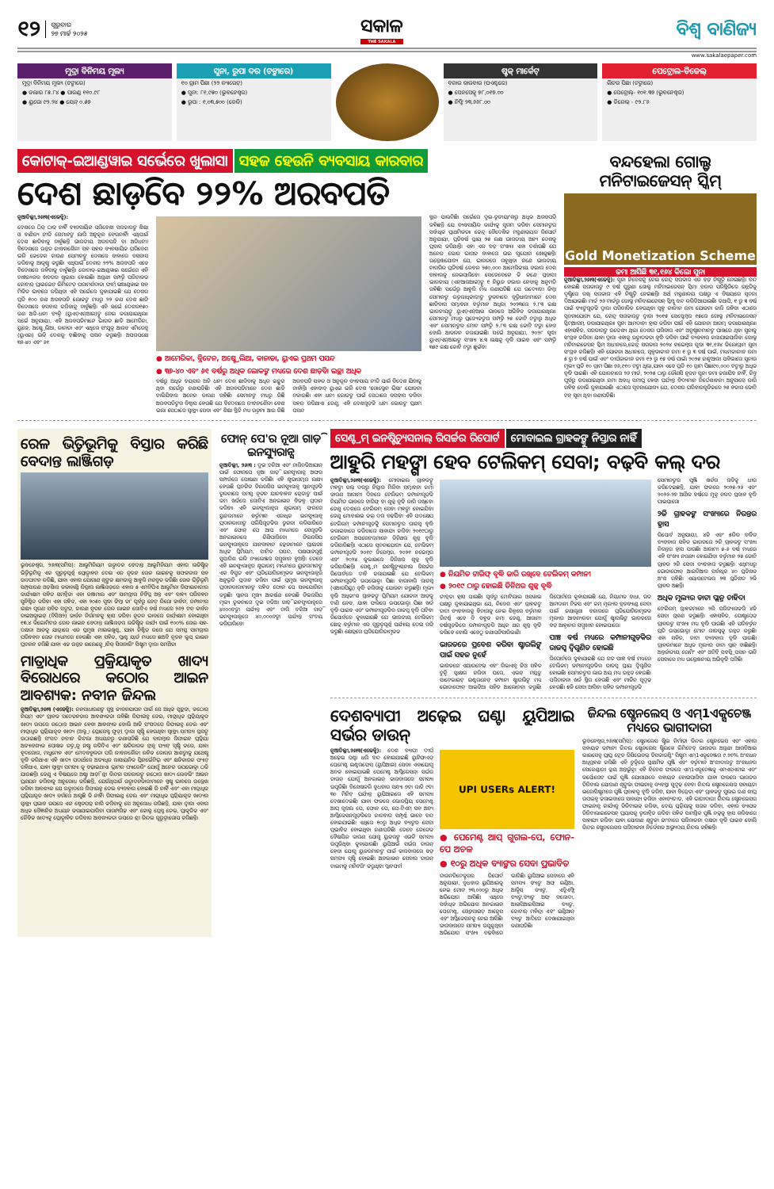୧୨ ଗୁରୁବାର
୨୭ ମାର୍ଚ୍ଚ ୨୦୨୫
ସକାଳ
THE SAKALA
ବିଶ୍ୱ ବାଣିଜ୍ୟ
www.sakalaepaper.com
ମୁଦ୍ରା ବିନିମୟ ମୂଲ୍ୟ
ମୁଦ୍ରା ବିନିମୟ ମୂଲ୍ୟ (ଟଙ୍କାରେ)
● ଡଲାର ୮୫.୮୪ ● ପାଉଣ୍ଡ ୧୧୦.୯୮
● ୟୁରୋ ୯୨.୨୪ ● ୟେନ୍ ୦.୫୭
ସୁନା, ରୁପା ଦର (ଟଙ୍କାରେ)
୧୦ ଗ୍ରାମ ପିଛା (୨୨ କ୍ୟାରେଟ୍)
● ସୁନା: ୮୧,୯୫୦ (ଭୁବନେଶ୍ୱର)
● ରୁପା : ୧,୦୩,୫୦୦ (କେଜି)
ଷ୍ଟକ୍ ମାର୍କେଟ୍
ବଜାର କାରବାର (ପଏଣ୍ଟରେ)
● ସେନସେକ୍ସ ୭୮,୦୧୭.୦୦
● ନିଫ୍ଟି ୨୩,୬୬୮.୦୦
ପେଟ୍ରୋଲ-ଡିଜେଲ୍
ଲିଟର ପିଛା (ଟଙ୍କାରେ)
● ପେଟ୍ରୋଲ୍- ୧୦୧.୩୭ (ଭୁବନେଶ୍ୱର)
● ଡିଜେଲ୍ - ୯୨.୮୬
କୋଟାକ୍-ଇଆଣ୍ଡୱାଇ ସର୍ଭେରେ ଖୁଲାସା ସହଜ ହେଉନି ବ୍ୟବସାୟ କାରବାର
ଦେଶ ଛାଡ଼ିବେ ୨୨% ଅରବପତି
ନୂଆଦିଲ୍ଲୀ,୨୬।୩(ଏଜେନ୍ସି):
ଦେଶରେ ଠିକ୍ ଠାକ୍ ନାହିଁ ବ୍ୟବସାୟିକ ପରିବେଶ। ସରକାରଙ୍କ ଶିକ୍ଷା ଓ ବାଣିଜ୍ୟ ନୀତି ସେମାନଙ୍କ ଲାଗି ଅନୁକୂଳ ହେଉନାହିଁ। ଏଥିପାଇଁ ଦେଶ ଛାଡିବାକୁ ଚାହୁଁଛନ୍ତି ଭାରତୀୟ ଅରବପତି ବା ଅତିଧନୀ। ବିଦେଶରେ ଉନ୍ନତ ଜୀବନଶୈଳୀ ସହ ସହଜ ବ୍ୟବସାୟିକ ପରିବେଶ ଭଳି କେତେକ କାରଣ ସେମାନଙ୍କୁ ଦେଶରେ ବାହାରେ ବସବାସ କରିବାକୁ ଆକୃଷ୍ଟ କରୁଛି। ଏଥିପାଇଁ ଦେଶର ୨୨% ଅରବପତି ଏବେ ବିଦେଶରେ ରହିବାକୁ ଚାହୁଁଛନ୍ତି। କୋଟାକ୍-ଇଆଣ୍ଡୱାଇ ସର୍ଭେରେ ଏହି ଚାଞ୍ଚଲ୍ୟକର ଖବରର ଖୁଲାସା ହୋଇଛି। ଅଗ୍ରଣୀ ସମ୍ପତ୍ତି ପରିଚାଳକ କୋଟାକ୍ ପ୍ରାଇଭେଟ୍ ଲିମିଟେଡ୍ ପରାମର୍ଶଦାତା ଫାର୍ମ ଇଆଣ୍ଡୱାଇ ସହ ମିଳିତ ଭାବରେ କରିଥିବା ଏହି ସର୍ଭେରେ କୁହାଯାଇଛି ଯେ ଦେଶର ପ୍ରତି ୧୦୦ ଜଣ ଅରବପତି ଲୋକଙ୍କ ମଧ୍ୟରୁ ୨୨ ଜଣ ଦେଶ ଛାଡି ବିଦେଶରେ ବସବାସ କରିବାକୁ ଚାହୁଁଛନ୍ତି। ଏହି ସର୍ଭେ ଦେଶର୧୫୦ ଜଣ ଅତି-ଧନୀ ବ୍ୟକ୍ତି (ୟୁଏଚ୍ଏନ୍ଆଇ)ଙ୍କୁ ନେଇ କରାଯାଇଥିଲା। ସର୍ଭେ ଅନୁଯାୟୀ, ଏହି ଅରବପତିମାନେ ଭାରତ ଛାଡି ଆମେରିକା, ୟୁକେ, ଅଷ୍ଟ୍ରେଲିଆ, କାନାଡା ଏବଂ ଏଥିରେ ସଂଯୁକ୍ତ ଆରବ ଏମିରେଟ୍ସ (ୟୁଏଇ) ଭଳି ଦେଶକୁ ବାଛିବାକୁ ପସନ୍ଦ କରୁଛନ୍ତି। ଅପରପକ୍ଷେ ୩୬-୪୦ ଏବଂ ୬୧
● ଆମେରିକା, ବ୍ରିଟେନ, ଅଷ୍ଟ୍ରେଲିଆ, କାନାଡା, ୟୁଏଇ ପ୍ରଥମ ପସନ୍ଦ
● ୩୬-୪୦ ଏବଂ ୬୧ ବର୍ଷରୁ ଅଧିକ ଲୋକଙ୍କ ମଧ୍ୟରେ ଦେଶ ଛାଡ଼ିବା ଇଚ୍ଛା ଅଧିକ
ବର୍ଷରୁ ଅଧିକ ବୟସର ଅତି ଧନୀ ଦେଶ ଛାଡିବାକୁ ଅଧିକ ଇଚ୍ଛୁକ ଥିବା ସର୍ଭେରୁ ଜଣାପଡିଛି। ଏହି ଅରବପତିମାନେ ଦେଶ ଛାଡି ଚାଲିଯିବାର ଅନେକ କାରଣ ରହିଛି। ସେମାନଙ୍କ ମଧ୍ୟରୁ କିଛି ଅରବପତିଙ୍କର ବିଶ୍ୱାସ ହେଉଛି ଯେ ବିଦେଶରେ ଜୀବନଶୈଳୀ ବେଶ ଭଲ। ସେଠାରେ ସ୍ୱାସ୍ଥ୍ୟ ସେବା ଏବଂ ଶିକ୍ଷା ସ୍ଥିତି ମଧ୍ୟ ଉତ୍ତମ। ଆଉ କିଛି ଅରବପତି ସହଜ ଓ ଅନୁକୂଳ ବ୍ୟବସାୟ ନୀତି ପାଇଁ ବିଦେଶ ଯିବାକୁ ଚାହାଁନ୍ତି। ଏହାବାଦ୍ ୟୁଏଇ ଭଳି ଦେଶ 'ଗୋଲ୍ଡେନ ଭିସା' ଯୋଜନା ଚଳାଉଛି। ଏହା ଧନୀ ଲୋକଙ୍କ ପାଇଁ ସେଠାରେ ବସବାସ କରିବା ସହଜ କରିଥାଏ। ତେଣୁ, ଏହି ଦେଶଗୁଡ଼ିକ ଧନୀ ଲୋକଙ୍କ ପ୍ରଥମ ପସନ୍ଦ
ସ୍ଥଳ ପାଲଟିଛି। ସର୍ଭେରେ ଦୁଇ-ତୃତୀୟାଂଶରୁ ଅଧିକ ଅରବପତି କହିଛନ୍ତି ଯେ ବ୍ୟବସାୟିକ କାର୍ଯ୍ୟକୁ ସୁଗମ କରିବା ସେମାନଙ୍କର ସର୍ବାଧିକ ପ୍ରାଥମିକତା। କେନ୍ଦ୍ର ବୈଦେଶିକ ମନ୍ତ୍ରଣାଳୟର ରିପୋର୍ଟ ଅନୁଯାୟୀ, ପ୍ରତିବର୍ଷ ପ୍ରାୟ ୨୫ ଲକ୍ଷ ଭାରତୀୟ ଅନ୍ୟ ଦେଶକୁ ପ୍ରବାସ କରିଥାନ୍ତି। ଏହା ଏକ ବଡ଼ ସଂଖ୍ୟା। ଏହା ଦର୍ଶାଉଛି ଯେ ଅନେକ ଲୋକ ଭାରତ ବାହାରେ ଭଲ ସୁଯୋଗ ଖୋଜୁଛନ୍ତି। ଉଲ୍ଲେଖଯୋଗ୍ୟ ଯେ, ଭାରତରେ ରହୁଥିବା ଜଣେ ଭାରତୀୟ ନାଗରିକ ପ୍ରତିବର୍ଷ କେବଳ ୨୫୦,୦୦୦ ଆମେରିକୀୟ ଡଲାର ଦେଶ ବାହାରକୁ ନେଇପାରିବେ। ସେତେବେଳେ କି ଜଣେ ପ୍ରବାସୀ ଭାରତୀୟ (ଏନ୍ଆରଆଇ)ଙ୍କୁ ୧ ନିୟୁତ ଡଲାର ନେବାକୁ ଅନୁମତି ରହିଛି। ସର୍ଭେରୁ ଆହୁରି ମଧ୍ୟ ଜଣାପଡିଛି ଯେ ଉଦ୍ୟୋଗୀ କିମ୍ବା ସେମାନଙ୍କ ଉତ୍ତରାଧିକାରୀଙ୍କ ତୁଳନାରେ ବୃତ୍ତିଧାରୀମାନେ ଦେଶ ଛାଡିବାର ସମ୍ଭାବନା ବର୍ତ୍ତମାନ ଅଧିକ। ୨୦୨୩ରେ ୨.୮୩ ଲକ୍ଷ ଭାରତୀୟଙ୍କୁ ୟୁଏଚ୍ଏନ୍ଆଇ ଭାବରେ ଅଭିହିତ କରାଯାଇଥିଲା। ସେମାନଙ୍କ ମଧ୍ୟରୁ ପ୍ରତ୍ୟେକଙ୍କର ସମ୍ପତ୍ତି ୨୫ କୋଟି ଟଙ୍କାରୁ ଅଧିକ ଏବଂ ସେମାନଙ୍କର ମୋଟ ସମ୍ପତ୍ତି ୨.୮୩ ଲକ୍ଷ କୋଟି ଟଙ୍କା ହେବ ବୋଲି ଆକଳନ କରାଯାଇଛି। ସର୍ଭେ ଅନୁଯାୟୀ, ୨୦୨୮ ସୁଦ୍ଧା ୟୁଏଚ୍ଏନ୍ଆଇଙ୍କ ସଂଖ୍ୟା ୪.୩ ଲକ୍ଷକୁ ବୃଦ୍ଧି ପାଇବ ଏବଂ ସମ୍ପତ୍ତି ୩୫୯ ଲକ୍ଷ କୋଟି ଟଙ୍କା ଛୁଇଁବ।
ବନ୍ଦହେଲା ଗୋଲ୍ଡ ମନିଟାଇଜେସନ୍ ସ୍କିମ୍
Gold Monetization Scheme
ଜମା ଆସିଛି ୩୧,୧୬୪ କିଲୋ ସୁନା
ନୂଆଦିଲ୍ଲୀ,୨୬।୩(ଏଜେନ୍ସି): ସୁନା ନିବେଶକୁ ନେଇ କେନ୍ଦ୍ର ସରକାର ଏକ ବଡ଼ ନିଷ୍ପତ୍ତି ନେଇଛନ୍ତି। ବନ୍ଦ ହୋଇଛି ସରକାରଙ୍କ ୯ ବର୍ଷ ପୁରୁଣା ଗୋଲ୍ଡ ମନିଟାଇଜେସନ୍ ସ୍କିମ୍। ବଜାର ପରିସ୍ଥିତିରେ ଉନ୍ନତିକୁ ଦୃଷ୍ଟିରେ ରଖି ସରକାର ଏହି ନିଷ୍ପତ୍ତି ନେଇଛନ୍ତି। ଅର୍ଥ ମନ୍ତ୍ରଣାଳୟ ପକ୍ଷରୁ ଏ ବିଷୟରେ ସୂଚନା ଦିଆଯାଇଛି। ମାର୍ଚ୍ଚ ୨୬ ମାର୍ଚ୍ଚରୁ ଗୋଲ୍ଡ ମନିଟାଇଜେସନ୍ ସ୍କିମ୍କୁ ବନ୍ଦ କରିଦିଆଯାଇଛି। ତଥାପି, ୧ ରୁ ୩ ବର୍ଷ ପାଇଁ ବ୍ୟାଙ୍କଗୁଡ଼ିକ ଦ୍ୱାରା ପରିଚାଳିତ ହେଉଥିବା ସ୍ୱଳ୍ପ କାଳୀନ ଜମା ଯୋଜନା ଜାରି ରହିବ। ଏଠାରେ ସୂଚନାଯୋଗ୍ୟ ଯେ, କେନ୍ଦ୍ର ସରକାରଙ୍କ ଦ୍ୱାରା ୨୦୧୫ ସେପ୍ଟେମ୍ବର ୧୫ରେ ଗୋଲ୍ଡ ମନିଟାଇଜେସନ୍ ସ୍କିମ୍ଆରମ୍ଭ କରାଯାଇଥିଲା। ସୁନା ଆମଦାନୀ ହ୍ରାସ କରିବା ପାଇଁ ଏହି ଯୋଜନା ଆରମ୍ଭ କରାଯାଇଥିଲା। ଏହାସହିତ, ସରକାରଙ୍କ ଉଦ୍ଦେଶ୍ୟ ଥିଲା ଦେଶର ପରିବାର ଏବଂ ଅନୁଷ୍ଠାନମାନଙ୍କ ପାଖରେ ଥିବା ସୁନାକୁ ସଂଗ୍ରହ କରିବା। ଯାହା ଦ୍ୱାରା ଏହାକୁ ଉତ୍ପାଦକତା ବୃଦ୍ଧି କରିବା ପାଇଁ ବ୍ୟବହାର କରାଯାଇପାରିବ। ଗୋଲ୍ଡ ମନିଟାଇଜେସନ୍ ସ୍କିମ୍ ଅଧୀନରେ,କେନ୍ଦ୍ର ସରକାର ୨୦୨୪ ନଭେମ୍ବର ସୁଦ୍ଧା ୩୧,୧୬୪ କିଲୋଗ୍ରାମ ସୁନା ସଂଗ୍ରହ କରିଛନ୍ତି। ଏହି ଯୋଜନା ଅଧୀନରେ, ସ୍ୱଳ୍ପକାଳୀନ ଜମା ୧ ରୁ ୩ ବର୍ଷ ପାଇଁ, ମଧ୍ୟମକାଳୀନ ଜମା ୫ ରୁ ୭ ବର୍ଷ ପାଇଁ ଏବଂ ଦୀର୍ଘକାଳୀନ ଜମା ୧୨ ରୁ ୧୫ ବର୍ଷ ପାଇଁ। ୨୦୨୫ ଜାନୁଆରୀ ପହିଲାରେ ସୁନାର ମୂଲ୍ୟ ପ୍ରତି ୧୦ ଗ୍ରାମ ପିଛା ୭୬,୯୧୦ ଟଙ୍କା ଥିଲା,ଯାହା ଏବେ ପ୍ରତି ୧୦ ଗ୍ରାମ ପିଛା୯୦,୦୦୦ ଟଙ୍କାରୁ ଅଧିକ ବୃଦ୍ଧି ପାଇଛି। ଏହି ଯୋଜନାରେ ୨୬ ମାର୍ଚ୍ଚ, ୨୦୨୫ ଠାରୁ କୌଣସି ନୂତନ ସୁନା ଜମା କରାଯିବ ନାହିଁ, କିନ୍ତୁ ପୂର୍ବରୁ କରାଯାଇଥିବା ଜମା ଅବଧି ସମାପ୍ତ ହେବା ପର୍ଯ୍ୟନ୍ତ ବିଦ୍ୟମାନ ନିର୍ଦ୍ଦେଶାବଳୀ ଅନୁସାରେ ଜାରି ରହିବ ବୋଲି କୁହାଯାଇଛି। ଏଠାରେ ସୂଚନାଯୋଗ୍ୟ ଯେ, ଦେଶର ପରିବାରଗୁଡିକରେ ୨୫ ହଜାର କୋଟି ଟନ୍ ସୁନା ଥିବା ଜଣାପଡିଛି।
ରେଳ ଭିତ୍ତିଭୂମିକୁ ବିସ୍ତାର କରିଛି ବେଦାନ୍ତ ଲାଞ୍ଜିଗଡ଼
ଭୁବନେଶ୍ୱର, ୨୬।୩(ସମିସ): ଆଲୁମିନିୟମ ଉତ୍ପାଦକ ବେଦାନ୍ତ ଆଲୁମିନିୟମ ଏହାର ଲଜିଷ୍ଟିକ୍ ଭିତ୍ତିଭୂମିକୁ ଏକ ଗୁରୁତ୍ୱପୂର୍ଣ୍ଣ ପ୍ରୋତ୍ସାହନ ଦେଇ ଏକ ନୂତନ ରେଳ ଲାଇନକୁ ସଫଳତାର ସହ ଉଦଘାଟନ କରିଛି, ଯାହା ଏହାର ଯୋଗାଣ ଶୃଙ୍ଖଳ କ୍ଷମତାକୁ ଆହୁରି ମଜବୁତ କରିଛି। ରେଳ ଭିତ୍ତିଭୂମି ସମ୍ପ୍ରସାରଣ ଓଡ଼ିଶାର କଳାହାଣ୍ଡି ଜିଲ୍ଲାର ଲାଞ୍ଜିଗଡ଼ରେ ଏହାର ୫ ଏମଟିପିଏ ଆଲୁମିନା ରିଫାଇନାରୀର କାର୍ଯ୍ୟକ୍ଷମ ସହିତ ସମନ୍ୱିତ। ଏହା କଞ୍ଚାମାଲ ଏବଂ ସାମଗ୍ରୀର ନିର୍ବିଘ୍ନ ଅନ୍ତ ଏବଂ ବାହ୍ୟ ପରିବହନ ସୁନିଶ୍ଚିତ କରିବ। ଏହା ସହିତ, ଏହା ୨୦୫୦ ସୁଦ୍ଧା କିମ୍ବା ତା' ପୂର୍ବରୁ ନେଟ୍ ଜିରୋ କାର୍ବନ, କମ୍ପାନୀର ଲକ୍ଷ୍ୟ ପୂରଣ ସହିତ ସଙ୍ଗତ, କାରଣ ନୂତନ ରେଳ ଲାଇନ ଗୋଟିଏ ବର୍ଷ ମଧ୍ୟରେ ୨୬୨ ଟନ୍ କାର୍ବନ ଡାଇଅକ୍ସାଇଡ୍ (ଟିସିଓ୨) କାର୍ବନ ନିର୍ଗମନକୁ ହ୍ରାସ କରିବ। ନୂତନ ଭାବରେ କାର୍ଯ୍ୟକ୍ଷମ ହୋଇଥିବା ୧୩.୪ କିଲୋମିଟର ରେଳ ଲାଇନ ବେଦାନ୍ତ ଲାଞ୍ଜିଗଡ଼ର ଲଜିଷ୍ଟିକ୍ କାର୍ଯ୍ୟ ପାଇଁ ୧୦୦% ରେଲ ସହ-ଦକ୍ଷତା ଆଡକୁ ଯାତ୍ରାରେ ଏକ ପ୍ରମୁଖ ମାଇଲଖୁଣ୍ଟ, ଯାହା ନିଶ୍ଚିତ କରେ ଯେ ସମସ୍ତ ସାମଗ୍ରୀର ପରିବହନ ରେଳ ମାଧ୍ୟମରେ ହେଉଛି। ଏହା ସହିତ, ପ୍ଲାଣ୍ଟ ୟାର୍ଡ ମଧ୍ୟରେ ଛଅଟି ନୂତନ ଲୁପ୍ ଲାଇନ ପ୍ରଚଳନ କରିଛି ଯାହା ଏକ ଉନ୍ନତ ଇଲେକ୍ଟ୍ରୋନିକ୍ ସିଗନାଲିଂ ସିଷ୍ଟମ ଦ୍ୱାରା ସମର୍ଥିତ।
ମାତ୍ରାଧିକ ପ୍ରକ୍ରିୟାକୃତ ଖାଦ୍ୟ ବିରୋଧରେ କଠୋର ଆଇନ ଆବଶ୍ୟକ: ନବୀନ ଜିନ୍ଦଲ
ନୂଆଦିଲ୍ଲୀ,୨୬।୩ (ଏଜେନ୍ସି): ଜନସାଧାରଣଙ୍କ ସୁସ୍ଥ ଜୀବନଯାପନ ପାଇଁ ସେ ଅଧିକ ସ୍ୱଚ୍ଛତା, କଠୋର ନିୟମ ଏବଂ ଗ୍ରାହକ ସଚେତନତାର ଆବଶ୍ୟକତା ରହିଛି। ରିଫାଇନ୍ଡ ତେଲ, ମାତ୍ରାଧିକ ପ୍ରକ୍ରିୟାକୃତ ଖାଦ୍ୟ ଉପରେ କଠୋର ଆଇନ ହେବା ଆବଶ୍ୟକ ବୋଲି ଆଜି ସଂସଦରେ ରିଫାଇନ୍ଡ ତେଲ ଏବଂ ମାତ୍ରାଧିକ ପ୍ରକ୍ରିୟାକୃତ ଖାଦ୍ୟ (ଅଲ୍ଟ୍ରା ପ୍ରୋସେସ୍ଡ ଫୁଡ୍) ଦ୍ୱାରା ସୃଷ୍ଟି ହେଉଥିବା ସ୍ୱାସ୍ଥ୍ୟ ସମସ୍ୟା ପ୍ରସଙ୍ଗ ଉଠାଇଛନ୍ତି ସଂସଦ ନବୀନ ଜିନ୍ଦଲ। ଅଧ୍ୟୟନରୁ ଜଣାପଡିଛି ଯେ ବାରମ୍ବାର ରିଫାଇନ ପ୍ରକ୍ରିୟା ଅତ୍ୟାବଶ୍ୟକ ପୋଷକ ତତ୍ତ୍ୱକୁ ନଷ୍ଟ କରିଦିଏ ଏବଂ କ୍ଷତିକାରକ ଟ୍ରାନ୍ସ ଫ୍ୟାଟ୍ ସୃଷ୍ଟି କରେ, ଯାହା ହୃଦରୋଗ, ମଧୁମେହ ଏବଂ ମେଦବହୁଳତା ପରି ଜୀବନଶୈଳୀ ଜନିତ ରୋଗର ଆଶଙ୍କାକୁ ଯଥେଷ୍ଟ ବୃଦ୍ଧି କରିଥାଏ। ଏହି ଖାଦ୍ୟ ପଦାର୍ଥରେ ଅତ୍ୟଧିକ ରାସାୟନିକ ପ୍ରିଜର୍ଭେଟିଭ୍ ଏବଂ କ୍ଷତିକାରକ ଫ୍ୟାଟ୍ ରହିଥାଏ, ଯାହା ସ୍ୱାସ୍ଥ୍ୟ ସମସ୍ୟା କୁ ବଢ଼ାଇଥାଏ। ଭ୍ରାମକ ପ୍ୟାକେଜିଂ ଯୋଗୁଁ ଅନେକ ଉପଭୋକ୍ତା ଠକି ଯାଉଛନ୍ତି। ତେଣୁ ଏ ବିଷୟରେ ଅଷ୍ଟା ଆଡ଼ି। ଶ୍ରୀ ଜିନ୍ଦଲ ସରକାରଙ୍କୁ କଠୋର ଖାଦ୍ୟ ଲେବଲିଂ ଆଇନ ପ୍ରଣୟନ କରିବାକୁ ଅନୁରୋଧ କରିଛନ୍ତି, ଯେଉଁଥିପାଇଁ ଉତ୍ପାଦନକାରୀମାନେ ସ୍ପଷ୍ଟ ଭାବରେ ଉଲ୍ଲେଖ କରିବା ଆବଶ୍ୟକ ଯେ ଉତ୍ପାଦରେ ରିଫାଇନ୍ଡ ତେଲ ବ୍ୟବହାର ହୋଇଛି କି ନାହିଁ ଏବଂ ଏହା ମାତ୍ରାଧିକ ପ୍ରକ୍ରିୟାକୃତ ଖାଦ୍ୟ ବର୍ଗରେ ଆସୁଛି କି ନାହିଁ। ରିଫାଇଣ୍ଡ ତେଲ ଏବଂ ମାତ୍ରାଧିକ ପ୍ରକ୍ରିୟାକୃତ ଖାଦ୍ୟର ସ୍ୱାସ୍ଥ୍ୟ ପ୍ରଭାବ ଉପରେ ଏକ ଶ୍ୱେତପତ୍ର ଜାରି କରିବାକୁ ସେ ଅନୁରୋଧ କରିଛନ୍ତି, ଯାହା ଦ୍ୱାରା ଏହାର ଅଧିକ ବୈଜ୍ଞାନିକ ଅଧ୍ୟୟନ କରାଯାଇପାରିବ। ପାରମ୍ପରିକ ଏବଂ କୋଲ୍ଡ ପ୍ରେସ୍ଡ ତେଲ, ପ୍ରାକୃତିକ ଏବଂ ଜୈବିକ ଖାଦ୍ୟକୁ ପ୍ରୋତ୍ସାହିତ କରିବାର ଆବଶ୍ୟକତା ଉପରେ ଶ୍ରୀ ଜିନ୍ଦଲ ଗୁରୁତ୍ୱାରୋପ କରିଛନ୍ତି।
ଫୋନ୍ ପେ'ର ନୂଆ ଗାଡ଼ି ଇନସ୍ୟୁରାନ୍ସ
ନୂଆଦିଲ୍ଲୀ, ୨୬।୩ : ଦୁଇ ଚକିଆ ଏବଂ ଚାରିଚକିଆଯାନ ପାଇଁ ଫୋନପେ ନୂଆ ଗାଡ଼ି ଇନସ୍ୟୁରାନ୍ସ ଅଫର ସମ୍ପର୍କରେ ଘୋଷଣା କରିଛି। ଏହି ଶୁଭାରମ୍ଭର ଲକ୍ଷ୍ୟ ହେଉଛି ପ୍ରଚଳିତ ଡିଲରସିପ ଇନସ୍ୟୁରାନ୍ସ ପ୍ଲାନଗୁଡ଼ିକ ତୁଳନାରେ ସମସ୍ତ ନୂତନ ଯାନବାହନ କ୍ରେତାଙ୍କ ପାଇଁ କମ ଖର୍ଚ୍ଚରେ ଗୋଟିଏ ଅନଲାଇନ ବିକଳ୍ପ ପ୍ରଦାନ କରିବା। ଏହି ଇନସ୍ୟୁରାନ୍ସର ଶୁଭାରମ୍ଭ ଫଳରେ ୟୁଜରମାନେ ବର୍ତ୍ତମାନ ଏକାଧିକ ଇନସ୍ୟୁରାନ୍ସ ପ୍ରଦାନକାରୀଙ୍କ ପଲିସିଗୁଡ଼ିକର ତୁଳନା କରିପାରିବେ ଏବଂ ଫୋନ୍ ପେ ଆପ ମାଧ୍ୟମରେ ସେଗୁଡ଼ିକ ଅନଲାଇନରେ କିଣିପାରିବେ। ଡିଲରସିପ ଇନସ୍ୟୁରାନ୍ସରେ ଯାନବାହାନ କ୍ରେତାମାନେ ପ୍ରାୟତଃ ଅଧିକ ପ୍ରିମିୟମ, ସୀମିତ ପସନ୍ଦ, ପକ୍ଷପାତପୂର୍ଣ୍ଣ ସୁପାରିଶ ଭଳି ଚ୍ୟାଲେଞ୍ଜର ସମ୍ମୁଖୀନ ହୁଅନ୍ତି। ତେବେ ଏହି ଇନସ୍ୟୁରାନ୍ସର ଶୁଭାରମ୍ଭ ମାଧ୍ୟମରେ ୟୁଜରମାନଙ୍କୁ ଏକ ବିସ୍ତୃତ ଏବଂ ପ୍ରତିଯୋଗିତାମୂଳକ ଇନସ୍ୟୁରାନ୍ସର ଅନୁଭୂତି ପ୍ରଦାନ କରିବା ପାଇଁ ପ୍ରମୁଖ ଇନସ୍ୟୁରାନ୍ସ ପ୍ରଦାନକାରୀମାନଙ୍କ ସହିତ ଫୋନ ପେ ସହଯୋଗିତା କରୁଛି। ପ୍ଲାନର ମୁଖ୍ୟ ଆକର୍ଷଣ ହେଉଛି ଡିଲରସିପ ମୂଲ୍ୟ ତୁଳନାରେ ଦୁଇ ଚକିଆ ଗାଡ଼ି ଇନସ୍ୟୁରାନ୍ସରେ ୪୦୦୦ଟଙ୍କା ପର୍ଯ୍ୟନ୍ତ ଏବଂ ଚାରି ଚକିଆ ଗାଡ଼ି ଇନସ୍ୟୁରାନ୍ସରେ ୪୦,୦୦୦ଟଙ୍କା ପର୍ଯ୍ୟନ୍ତ ସଂଚୟ କରିପାରିବେ।
ସେଣ୍ଟ୍ରମ୍ ଇନଷ୍ଟିଚ୍ୟୁସନାଲ୍ ରିସର୍ଚ୍ଚର ରିପୋର୍ଟ ମୋବାଇଲ ଗ୍ରାହକଙ୍କୁ ନିସ୍ତାର ନାହିଁ
ଆହୁରି ମହଙ୍ଗା ହେବ ଟେଲିକମ୍ ସେବା; ବଢ଼ିବ କଲ୍ ଦର
ନୂଆଦିଲ୍ଲୀ,୨୬।୩(ଏଜେନ୍ସି): ମୋବାଇଲ ଗ୍ରାହକଙ୍କୁ ମହଙ୍ଗା କଲ୍ ଦରରୁ ନିସ୍ତାର ମିଳିବା ସମ୍ଭାବନା କମ୍। କାରଣ ଆଗାମୀ ଦିନରେ ଟେଲିକମ୍ କମ୍ପାନୀଗୁଡ଼ିକ ନିୟମିତ ଭାବରେ ଟାରିଫ୍ ବା ଶୁଳ୍କ ବୃଦ୍ଧି ଜାରି ରଖିବେ। ତେଣୁ ଦେଶରେ ଟେଲିକମ୍ ସେବା ମହଙ୍ଗା ହୋଇଯିବ। ତେଣୁ ମୋବାଇଲ କଲ୍ ଦର ବଢ଼ିଯିବ। ଏହି ପଦକ୍ଷେପ ଟେଲିକମ୍ କମ୍ପାନୀଗୁଡ଼ିକୁ ସେମାନଙ୍କର ରାଜସ୍ୱ ବୃଦ୍ଧି କରାଇବାରେ କରିବାରେ ସାହାଯ୍ୟ କରିବ। ୨୦୧୯ଠାରୁ ଟେଲିକମ୍ ଅପରେଟରମାନେ ତିନିଥର ଶୁଳ୍କ ବୃଦ୍ଧି କରିସାରିଛନ୍ତି। ଏଠାରେ ସୂଚନାଯୋଗ୍ୟ ଯେ, ଟେଲିକମ୍ କମ୍ପାନୀଗୁଡ଼ିକ ୨୦୧୯ ଡିସେମ୍ବର, ୨୦୨୧ ନଭେମ୍ବର ଏବଂ ୨୦୨୪ ଜୁଲାଇରେ ତିନିଥର ଶୁଳ୍କ ବୃଦ୍ଧି କରିସାରିଛନ୍ତି। ସେଣ୍ଟ୍ରମ ଇନଷ୍ଟିଚ୍ୟୁସନାଲ ରିସର୍ଚ୍ଚର ରିପୋର୍ଟରେ ଦାବି କରାଯାଇଛି ଯେ ଟେଲିକମ୍ କମ୍ପାନୀଗୁଡ଼ିକ ଉପଭୋକ୍ତା ପିଛା ହାରାହାରି ରାଜସ୍ୱ (ଏଆରପିୟୁ) ବୃଦ୍ଧି କରିବାକୁ ଯୋଜନା କରୁଛନ୍ତି। ମୂଲ୍ୟ ବୃଦ୍ଧି ଅଧିକାଂଶ ଗ୍ରାହକଙ୍କୁ ପ୍ରିମିୟମ୍ ଯୋଜନା ଆଡ଼କୁ ଟାଣି ନେବ, ଯାହା ଫଳରେ ଉପଭୋକ୍ତା ପିଛା ଖର୍ଚ୍ଚ ବୃଦ୍ଧି ପାଇବ ଏବଂ କମ୍ପାନୀଗୁଡ଼ିକର ରାଜସ୍ୱ ବୃଦ୍ଧି ଘଟିବ। ରିପୋର୍ଟରେ କୁହାଯାଇଛି ଯେ ଭାରତୀୟ ଟେଲିକମ୍ କ୍ଷେତ୍ର ବର୍ତ୍ତମାନ ଏକ ଗୁରୁତ୍ୱପୂର୍ଣ୍ଣ ପର୍ଯ୍ୟାୟ ଦେଇ ଗତି କରୁଛି। କ୍ଷେତ୍ରରେ ପ୍ରତିଯୋଗିତାମୂଳକ
● ନିୟମିତ ଟାରିଫ୍ ବୃଦ୍ଧି ଜାରି ରଖିବେ ଟେଲିକମ୍ କମ୍ପାନୀ
● ୨୦୧୯ ଠାରୁ ହୋଇଛି ତିନିଥର ଶୁଳ୍କ ବୃଦ୍ଧି
ତୀବ୍ରତା ହ୍ରାସ ପାଇଛି। ପୂର୍ବରୁ ମୋଟିଲାଲ ଓସୱାଲ ପକ୍ଷରୁ କୁହାଯାଇଥିଲା ଯେ, ନିବେଶ ଏବଂ ଗ୍ରାହକଙ୍କ ଡାଟା ବ୍ୟବହାରକୁ ବିଚାରକୁ ନେଇ ଶିଳ୍ପରେ ବର୍ତ୍ତମାନ ରିଟର୍ଣ୍ଣ ଏବେ ବି ବହୁତ କମ୍। ତେଣୁ, ଆଗାମୀ ବର୍ଷଗୁଡ଼ିକରେ କମ୍ପାନୀଗୁଡ଼ିକ ଅଧିକ ଥର ଶୁଳ୍କ ବୃଦ୍ଧି କରିବେ ବୋଲି ଏବେଠୁ ଜଣାପଡିସାରିଲାଣି।
ଭାରତରେ ପ୍ରବେଶ କରିବା ଷ୍ଟାରଲିଙ୍କ୍ ପାଇଁ ସହଜ ନୁହେଁ
ଭାରତରେ ଏୟାରଟେଲ୍ ଏବଂ ରିଲାଏନ୍ସ ଜିଓ ସହିତ ଚୁକ୍ତି ସ୍ୱାକ୍ଷର କରିବା ପରେ, ଏଲନ୍ ମସ୍କଙ୍କ ସାଟେଲାଇଟ୍ ଇଣ୍ଟରନେଟ୍ କମ୍ପାନୀ ଷ୍ଟାରଲିଙ୍କ୍ ମଧ୍ୟ ଭୋଡାଫୋନ୍ ଆଇଡିଆ ସହିତ ଆଲୋଚନା କରୁଛି। ରିପୋର୍ଟରେ କୁହାଯାଇଛି ଯେ, ନିୟାମକ ବାଧା, ଉଚ୍ଚ ଆମଦାନୀ ଟିକସ ଏବଂ କମ୍ ମୂଲ୍ୟର ବ୍ରଡବ୍ୟାଣ୍ଡ ସେବା ପାଇଁ ଜଣାଶୁଣା ବଜାରରେ ପ୍ରତିଯୋଗିତାମୂଳକ ମୂଲ୍ୟର ଆବଶ୍ୟକତା ଯୋଗୁଁ ଷ୍ଟାରଲିଙ୍କ ଭାରତରେ ବଡ଼ ଆହ୍ୱାନର ସମ୍ମୁଖୀନ ହୋଇପାରେ।
ପାଞ୍ଚ ବର୍ଷ ମଧ୍ୟରେ କମ୍ପାନୀଗୁଡ଼ିକର ରାଜସ୍ୱ ଦ୍ୱିଗୁଣିତ ହୋଇଛି
ରିପୋର୍ଟରେ କୁହାଯାଇଛି ଯେ ଗତ ପାଞ୍ଚ ବର୍ଷ ମଧ୍ୟରେ ଟେଲିକମ୍ କମ୍ପାନୀଗୁଡ଼ିକର ରାଜସ୍ୱ ପ୍ରାୟ ଦ୍ୱିଗୁଣିତ ହୋଇଛି। ସେମାନଙ୍କର ଲାଭ ଅୟ ମଧ୍ୟ ଉନ୍ନତ ହେଉଛି। ପରିଚାଳନା ଖର୍ଚ୍ଚ ସ୍ଥିର ହେଉଛି ଏବଂ ମାର୍ଜିନ ସୁଦୃଢ଼ ହେଉଛି। ୫ଜି ସେବା ଆସିବା ସହିତ କମ୍ପାନୀଗୁଡ଼ିକ
ସେମାନଙ୍କର ପୁଞ୍ଜି ଖର୍ଚ୍ଚର ଗତିକୁ ଧୀର କରିଦେଇଛନ୍ତି, ଯାହା ଫଳରେ ୨୦୨୫-୨୬ ଏବଂ ୨୦୨୬-୨୭ ଆର୍ଥିକ ବର୍ଷରେ ମୁକ୍ତ ନଗଦ ପ୍ରବାହ ବୃଦ୍ଧି ପାଇପାରେ।
୨ଜି ଗ୍ରାହକଙ୍କ ସଂଖ୍ୟାରେ ନିରନ୍ତର ହ୍ରାସ
ରିପୋର୍ଟ ଅନୁଯାୟୀ, ୪ଜି ଏବଂ ୫ଜିର ବର୍ଦ୍ଧିତ ବ୍ୟବହାର ସହିତ ଭାରତରେ ୨ଜି ଗ୍ରାହକଙ୍କ ସଂଖ୍ୟା ନିରନ୍ତର ହ୍ରାସ ପାଉଛି। ଆଗାମୀ ୫-୬ ବର୍ଷ ମଧ୍ୟରେ ଏହି ସଂଖ୍ୟା ନଗଣ୍ୟ ହୋଇଯିବ। ବର୍ତ୍ତମାନ ୨୫ କୋଟି ଗ୍ରାହକ ୨ଜି ସେବା ବ୍ୟବହାର କରୁଛନ୍ତି। ଏଥିମଧ୍ୟରୁ ଭୋଡାଫୋନ୍ ଆଇଡିଆର ସର୍ବାଧିକ ୪୦ ପ୍ରତିଶତ ଅଂଶ ରହିଛି। ଏୟାରଟେଲର ୨୩ ପ୍ରତିଶତ ୨ଜି ଗ୍ରାହକ ଅଛନ୍ତି।
ଅଧିକ ମୂଲ୍ୟର ଡାଟା ପ୍ଲାନ୍ର ଚାହିଦା
ଟେଲିକମ୍ ଗ୍ରାହକମାନେ ୨ଜି ପରିତ୍ୟାଗକରି ୪ଜି ସେବା ଗ୍ରହଣ କରୁଛନ୍ତି। ଏହାସହିତ, ପୋଷ୍ଟପେଡ୍ ଗ୍ରାହକଙ୍କ ସଂଖ୍ୟା ମଧ୍ୟ ବୃଦ୍ଧି ପାଉଛି। ଏହି ପରିବର୍ତ୍ତନ ପ୍ରତି ଉପଭୋକ୍ତା ମୋଟ ରାଜସ୍ୱକୁ ଉନ୍ନତ କରୁଛି। ଏହା ସହିତ, ଡାଟା ବ୍ୟବହାର ବୃଦ୍ଧି ପାଉଛି। ଗ୍ରାହକମାନେ ଅଧିକ ମୂଲ୍ୟର ଡାଟା ପ୍ଲାନ୍ ବାଛିଛନ୍ତି। ଅନ୍ତର୍ଜାତୀୟ ରୋମିଂ ଏବଂ ଓଟିଟି ସବସ୍କ୍ରିପସନ ଭଳି ସେବାରେ ମଧ୍ୟ ଉଲ୍ଲେଖନୀୟ ଅଭିବୃଦ୍ଧି ଘଟିଛି।
ଦେଶବ୍ୟାପୀ ଅଢ଼େଇ ଘଣ୍ଟା ୟୁପିଆଇ ସର୍ଭର ଡାଉନ୍
ନୂଆଦିଲ୍ଲୀ,୨୬।୩(ଏଜେନ୍ସି): ଦେଶ ବ୍ୟାପୀ ଦୀର୍ଘ ଅଢ଼େଇ ଘଣ୍ଟା ଧରି ବନ୍ଦ ହୋଇଯାଇଛି ୟୁନିଫାଏଡ୍ ପେମେଣ୍ଟ ଇଣ୍ଟରଫେସ୍ (ୟୁପିଆଇ) ସେବା। ଏହାଯୋଗୁ ଅଚଳ ହୋଇଯାଇଛି ପେମେଣ୍ଟ ଆପ୍ଲିକେସନ୍। ସର୍ଭର ଡାଉନ୍ ଯୋଗୁଁ ଅନଲାଇନ୍ କାରବାରରେ ସମସ୍ୟା ଉପୁଜିଛି। ବିଶେଷକରି ବୁଧବାର ସନ୍ଧ୍ୟା ୭ଟା ରାତି ୯ଟା ୩୦ ମିନିଟ୍ ପର୍ଯ୍ୟନ୍ତ ୟୁପିଆଇରେ ଏହି ସମସ୍ୟା ଦେଖାଦେଇଛି। ଯାହା ଫଳରେ ଲୋକପ୍ରିୟ ପେମେଣ୍ଟ ଆପ୍ ଗୁଗଲ ପେ, ଫୋନ ପେ, ପେ-ଟିଏମ୍ ସହ ଅନ୍ୟ ଆପ୍ଲିକେସନଗୁଡ଼ିକରେ କାରବାର ସମ୍ପୂର୍ଣ୍ଣ ଭାବେ ବନ୍ଦ ହୋଇଯାଇଛି। ଏଥିରେ ୧୦ରୁ ଅଧିକ ବ୍ୟାଙ୍କର ସେବା ପ୍ରଭାବିତ ହୋଇଥିବା ଜଣାପଡିଛି। ତେବେ କେତେକ ବୈଷୟିକ କାରଣ ଯୋଗୁ ୟୁଜରଙ୍କୁ ଏଭଳି ସମସ୍ୟା ଉପୁଜିଥିବା କୁହାଯାଉଛି। ୟୁପିଆଇ ସର୍ଭର ଡାଉନ୍ ହେବା ଯୋଗୁ ୟୁଜରମାନଙ୍କ ପାଇଁ କାରବାରରେ ବଡ଼ ସମସ୍ୟା ସୃଷ୍ଟି ହୋଇଛି। ଅନଲାଇନ ସେବାର ଡାଉନ୍ ଟାଇମକୁ ମନିଟରିଂ କରୁଥିବା ପ୍ଲାଟଫର୍ମ
UPI USERs ALERT!
● ପେମେଣ୍ଟ ଆପ୍ ଗୁଗଲ-ପେ, ଫୋନ-ପେ ଅଚଳ
● ୧୦ରୁ ଅଧିକ ବ୍ୟାଙ୍କର ସେବା ପ୍ରଭାବିତ
ଡାଉନଡିଟେକ୍ଟରର ରିପୋର୍ଟ ଅନୁଯାୟୀ, ବୁଧବାର ୟୁପିଆଇକୁ ନେଇ ମୋଟ ୨୩,୦୦୦ରୁ ଅଧିକ ଅଭିଯୋଗ ଆସିଛି। ଏଥିରେ ସର୍ବାଧିକ ଅଭିଯୋଗ ଅନଲାଇନ ପେମେଣ୍ଟ, ଓ୍ୱେବସାଇଟ୍ ଆକ୍ସେସ ଏବଂ ଅପ୍ଲିକେସନକୁ ନେଇ ଆସିଛି। କାରବାରରେ ସମସ୍ୟା ଉପୁଜୁଥିବା ଅଭିଯୋଗ ସଂଖ୍ୟା ବଢ଼ିବାରେ ଲାଗିଛି। ୟୁପିଆଇ ସେବାରେ ଏହି ସମସ୍ୟା ବ୍ୟାଙ୍କ ଅଫ୍ ଇଣ୍ଡିଆ, ଆକ୍ସିସ୍ ବ୍ୟାଙ୍କ, ଏଚ୍ଡିଏଫ୍ସି ବ୍ୟାଙ୍କ,ବ୍ୟାଙ୍କ ଅଫ୍ ବରୋଦା, ଆଇସିଆଇସିଆଇ ବ୍ୟାଙ୍କ, କୋଟାକ୍ ମହିନ୍ଦ୍ରା ଏବଂ ଇଣ୍ଡିଆନ୍ ବ୍ୟାଙ୍କ ଆଦିରେ ଦେଖାଯାଇଥିବା ଜଣାପଡିଛି।
ଜିନ୍ଦଲ ଷ୍ଟେନଲେସ୍ ଓ ଏମ୍1ଏକ୍ସଚେଞ୍ଜ ମଧ୍ୟରେ ଭାଗୀଦାରୀ
ଭୁବନେଶ୍ୱର,୨୬।୩(ସମିସ): ଷ୍ଟେନଲେସ ଷ୍ଟିଲ ନିର୍ମାତା ଜିନ୍ଦଲ ଷ୍ଟେନଲେସ ଏବଂ ଏହାର ସହାୟକ କମ୍ପାନୀ ଜିନ୍ଦଲ ଷ୍ଟେନଲେସ ଷ୍ଟିଲୱେ ଲିମିଟେଡ୍ ଭାରତର ଅଗ୍ରଣୀ ଆରବିଆଇ ଲାଇସେନ୍ସ ପ୍ରାପ୍ତ ଟ୍ରେଡ ରିସିଭେବଲ୍ ଡିସକାଉଣ୍ଟିଂ ସିଷ୍ଟମ ଏମ୍1ଏକ୍ସଚେଞ୍ଜର ୯.୨୭% ଅଂଶଧନ ଅଧିଗ୍ରହଣ କରିଛି। ଏହି ଚୁକ୍ତିରେ ପ୍ରାଥମିକ ପୁଞ୍ଜି ଏବଂ ବର୍ତ୍ତମାନ ଅଂଶୀଦାରଙ୍କ ଅଂଶଧନର ସେକେଣ୍ଡାରୀ କ୍ରୟ ଅନ୍ତର୍ଭୁକ୍ତ। ଏହି ନିବେଶ ଫଳରେ ଏମ୍1ଏକ୍ସଚେଞ୍ଜକୁ ଏମଏସଏମଇ ଏବଂ କର୍ପୋରେଟ ପାଇଁ ପୁଞ୍ଜି ଯୋଗାଣରେ ସହାୟକ ହୋଇପାରିବ। ଯାହା ଫଳରେ ଭାରତର ଡିଜିଟାଲ ଯୋଗାଣ ଶୃଙ୍ଖଳା ଫାଇନାନ୍ସ ବ୍ୟବସ୍ଥା ସୁଦୃଢ଼ ହେବ। ଜିନ୍ଦଲ ଷ୍ଟେନଲେସର ସହାୟତା ଇକୋସିଷ୍ଟମରେ ପୁଞ୍ଜି ପ୍ରବାହକୁ ବୃଦ୍ଧି କରିବ, ଯାହା ବିକ୍ରେତା ଏବଂ ଗ୍ରାହକଙ୍କୁ ସୁଲଭ ଋଣ ଶୀଘ୍ର ଉପଲବ୍ଧ କରାଇବାରେ ସାହାଯ୍ୟ କରିବ। ଏହାବ୍ୟତୀତ, ଏହି ଭାଗୀଦାରୀ ଜିନ୍ଦଲ ଷ୍ଟେନଲେସର ଫାଇନାନ୍ସ କାର୍ଯ୍ୟକୁ ଡିଜିଟାଇଜ୍ କରିବା, ଦେୟ ପ୍ରକ୍ରିୟାକୁ ସରଳ କରିବା, ଏହାର ବ୍ୟାପକ ଡିଜିଟାଲାଇଜେସନ୍ ପ୍ରୟାସକୁ ତ୍ୱରାନ୍ୱିତ କରିବା ସହିତ ସାମଗ୍ରିକ ପୁଞ୍ଜି ଚକ୍ରକୁ ହ୍ରାସ କରିବାରେ ସାହାଯ୍ୟ କରିବ। ଯାହା ଯୋଗାଣ ଶୃଙ୍ଖଳା ଢାଂଚାରେ ପରିଚାଳନା ଦକ୍ଷତା ବୃଦ୍ଧି ପାଇବ ବୋଲି ଜିନ୍ଦଲ ଷ୍ଟେନଲେସର ପରିଚାଳନା ନିର୍ଦ୍ଦେଶକ ଅଭ୍ୟୁଦୟ ଜିନ୍ଦଲ କହିଛନ୍ତି।